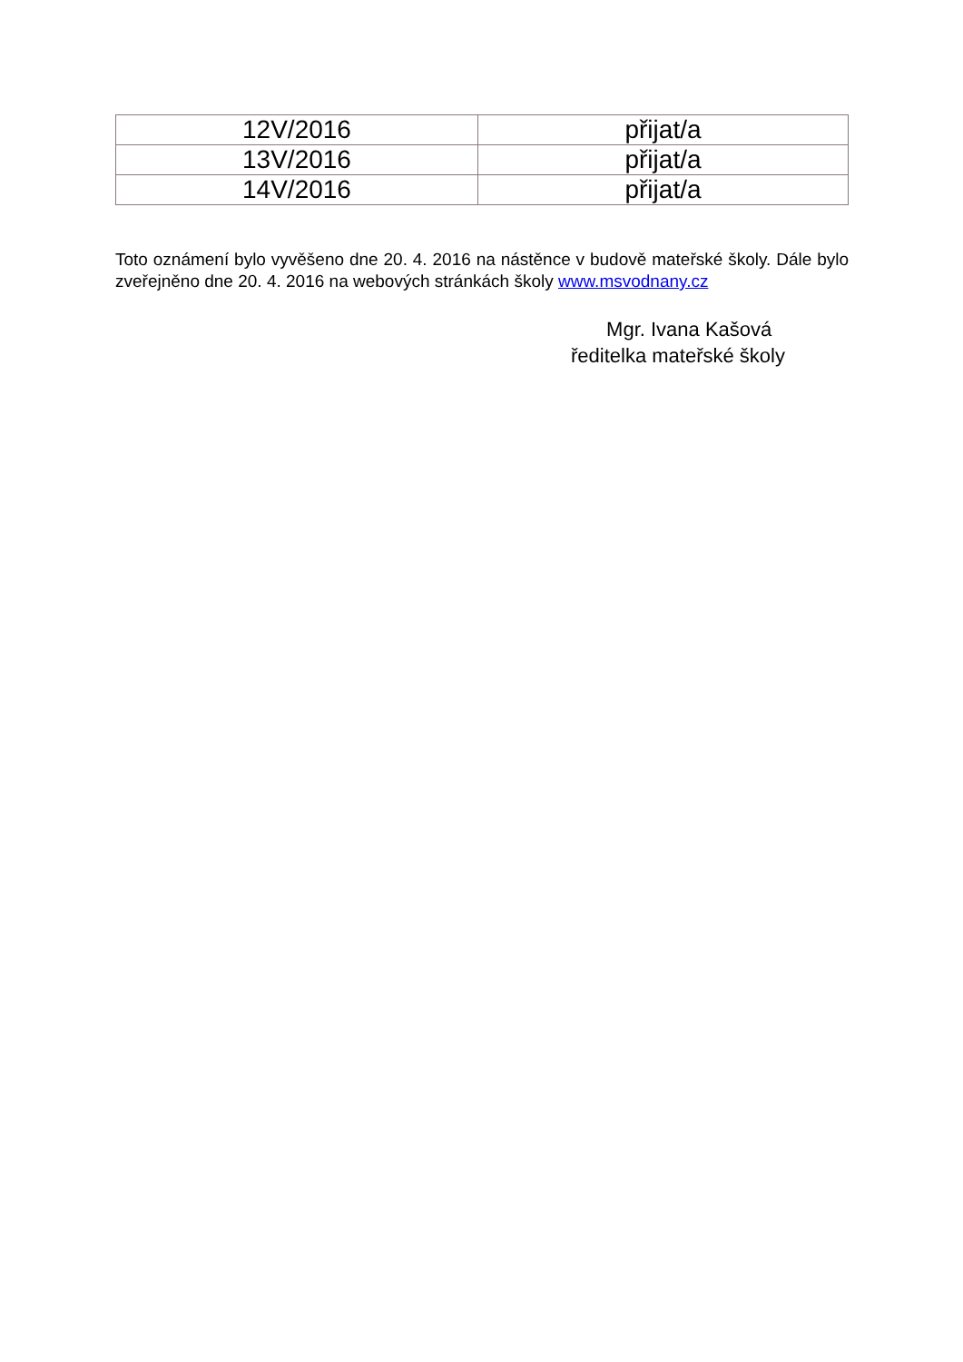| 12V/2016 | přijat/a |
| 13V/2016 | přijat/a |
| 14V/2016 | přijat/a |
Toto oznámení bylo vyvěšeno dne 20. 4. 2016 na nástěnce v budově mateřské školy. Dále bylo zveřejněno dne 20. 4. 2016 na webových stránkách školy www.msvodnany.cz
Mgr. Ivana Kašová
ředitelka mateřské školy